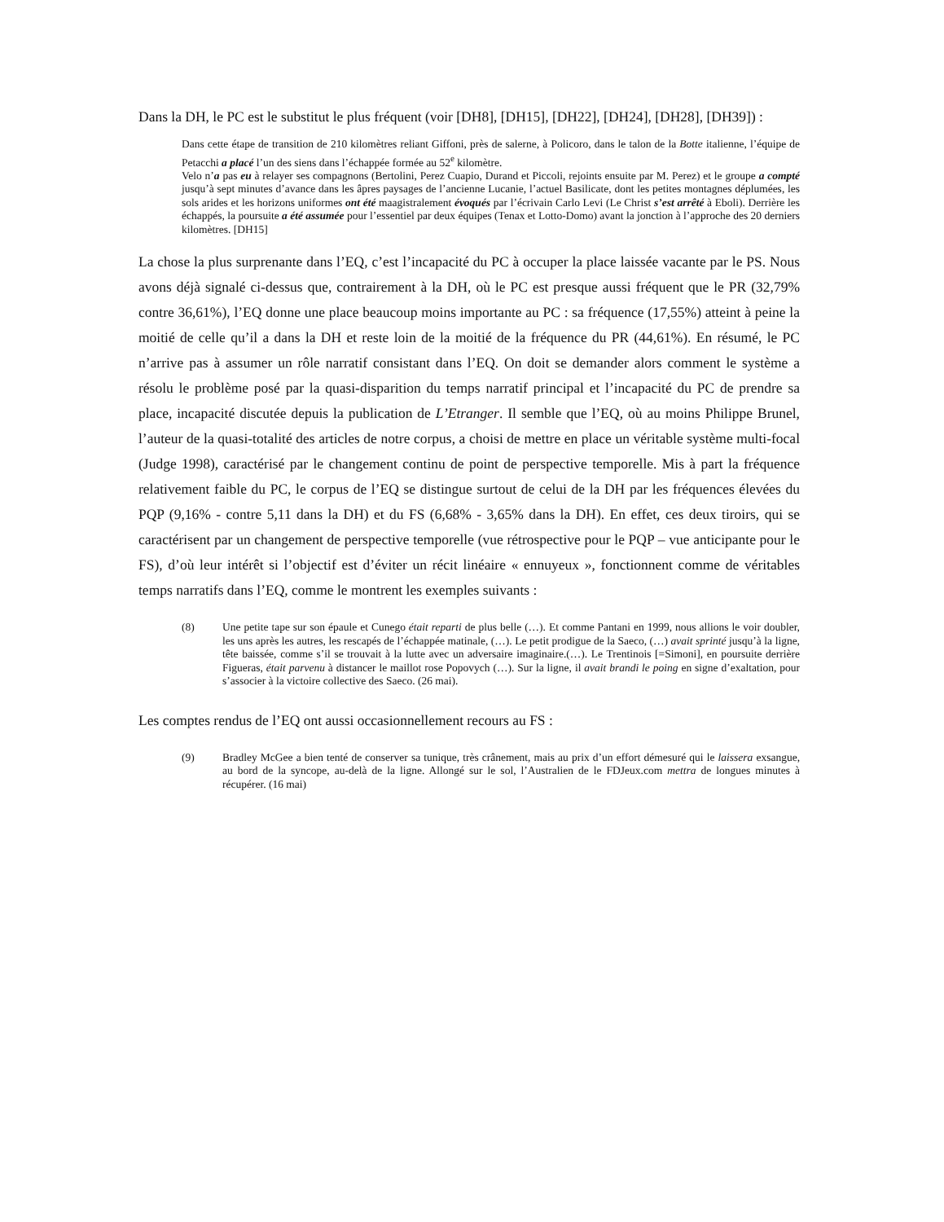Dans la DH, le PC est le substitut le plus fréquent (voir [DH8], [DH15], [DH22], [DH24], [DH28], [DH39]) :
Dans cette étape de transition de 210 kilomètres reliant Giffoni, près de salerne, à Policoro, dans le talon de la Botte italienne, l’équipe de Petacchi a placé l’un des siens dans l’échappée formée au 52<sup>e</sup> kilomètre.
Velo n’a pas eu à relayer ses compagnons (Bertolini, Perez Cuapio, Durand et Piccoli, rejoints ensuite par M. Perez) et le groupe a compté jusqu’à sept minutes d’avance dans les âpres paysages de l’ancienne Lucanie, l’actuel Basilicate, dont les petites montagnes déplumées, les sols arides et les horizons uniformes ont été maagistralement évoqués par l’écrivain Carlo Levi (Le Christ s’est arrêté à Eboli). Derrière les échappés, la poursuite a été assumée pour l’essentiel par deux équipes (Tenax et Lotto-Domo) avant la jonction à l’approche des 20 derniers kilomètres. [DH15]
La chose la plus surprenante dans l’EQ, c’est l’incapacité du PC à occuper la place laissée vacante par le PS. Nous avons déjà signalé ci-dessus que, contrairement à la DH, où le PC est presque aussi fréquent que le PR (32,79% contre 36,61%), l’EQ donne une place beaucoup moins importante au PC : sa fréquence (17,55%) atteint à peine la moitié de celle qu’il a dans la DH et reste loin de la moitié de la fréquence du PR (44,61%). En résumé, le PC n’arrive pas à assumer un rôle narratif consistant dans l’EQ. On doit se demander alors comment le système a résolu le problème posé par la quasi-disparition du temps narratif principal et l’incapacité du PC de prendre sa place, incapacité discutée depuis la publication de L’Etranger. Il semble que l’EQ, où au moins Philippe Brunel, l’auteur de la quasi-totalité des articles de notre corpus, a choisi de mettre en place un véritable système multi-focal (Judge 1998), caractérisé par le changement continu de point de perspective temporelle. Mis à part la fréquence relativement faible du PC, le corpus de l’EQ se distingue surtout de celui de la DH par les fréquences élevées du PQP (9,16% - contre 5,11 dans la DH) et du FS (6,68% - 3,65% dans la DH). En effet, ces deux tiroirs, qui se caractérisent par un changement de perspective temporelle (vue rétrospective pour le PQP – vue anticipante pour le FS), d’où leur intérêt si l’objectif est d’éviter un récit linéaire « ennuyeux », fonctionnent comme de véritables temps narratifs dans l’EQ, comme le montrent les exemples suivants :
(8) Une petite tape sur son épaule et Cunego était reparti de plus belle (…). Et comme Pantani en 1999, nous allions le voir doubler, les uns après les autres, les rescapés de l’échappée matinale, (…). Le petit prodigue de la Saeco, (…) avait sprinté jusqu’à la ligne, tête baissée, comme s’il se trouvait à la lutte avec un adversaire imaginaire.(…). Le Trentinois [=Simoni], en poursuite derrière Figueras, était parvenu à distancer le maillot rose Popovych (…). Sur la ligne, il avait brandi le poing en signe d’exaltation, pour s’associer à la victoire collective des Saeco. (26 mai).
Les comptes rendus de l’EQ ont aussi occasionnellement recours au FS :
(9) Bradley McGee a bien tenté de conserver sa tunique, très crânement, mais au prix d’un effort démesuré qui le laissera exsangue, au bord de la syncope, au-delà de la ligne. Allongé sur le sol, l’Australien de le FDJeux.com mettra de longues minutes à récupérer. (16 mai)